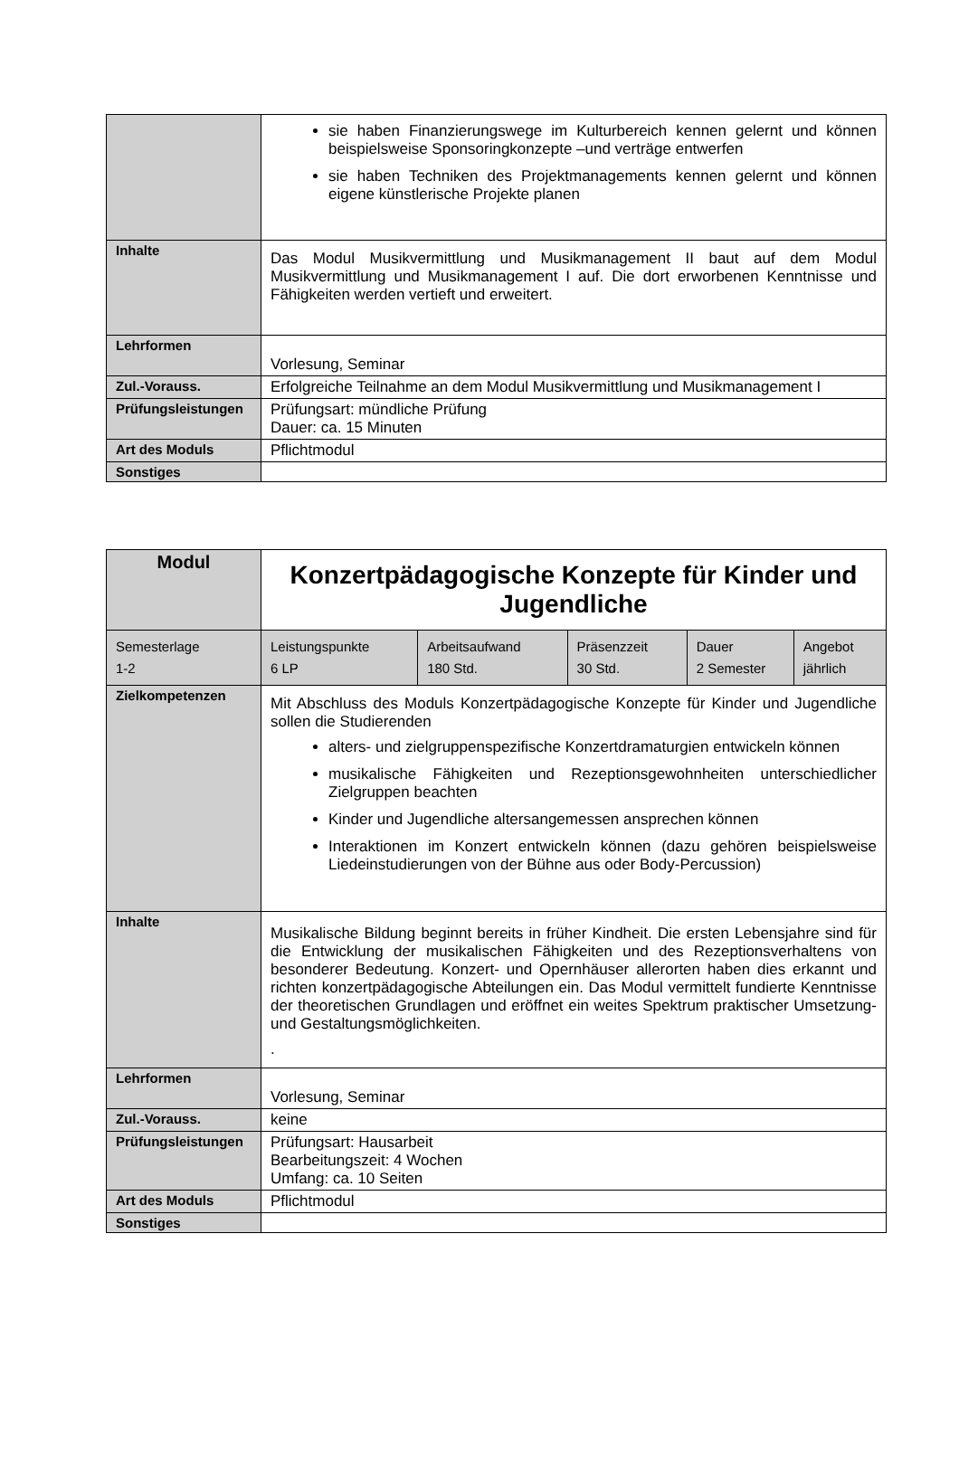| | sie haben Finanzierungswege im Kulturbereich kennen gelernt und können beispielsweise Sponsoringkonzepte –und verträge entwerfen sie haben Techniken des Projektmanagements kennen gelernt und können eigene künstlerische Projekte planen |
| Inhalte | Das Modul Musikvermittlung und Musikmanagement II baut auf dem Modul Musikvermittlung und Musikmanagement I auf. Die dort erworbenen Kenntnisse und Fähigkeiten werden vertieft und erweitert. |
| Lehrformen | Vorlesung, Seminar |
| Zul.-Vorauss. | Erfolgreiche Teilnahme an dem Modul Musikvermittlung und Musikmanagement I |
| Prüfungsleistungen | Prüfungsart: mündliche Prüfung Dauer: ca. 15 Minuten |
| Art des Moduls | Pflichtmodul |
| Sonstiges | |
| Modul | Konzertpädagogische Konzepte für Kinder und Jugendliche | | | | |
| Semesterlage 1-2 | Leistungspunkte 6 LP | Arbeitsaufwand 180 Std. | Präsenzzeit 30 Std. | Dauer 2 Semester | Angebot jährlich |
| Zielkompetenzen | Mit Abschluss des Moduls Konzertpädagogische Konzepte für Kinder und Jugendliche sollen die Studierenden alters- und zielgruppenspezifische Konzertdramaturgien entwickeln können musikalische Fähigkeiten und Rezeptionsgewohnheiten unterschiedlicher Zielgruppen beachten Kinder und Jugendliche altersangemessen ansprechen können Interaktionen im Konzert entwickeln können (dazu gehören beispielsweise Liedeinstudierungen von der Bühne aus oder Body-Percussion) | | | | |
| Inhalte | Musikalische Bildung beginnt bereits in früher Kindheit. Die ersten Lebensjahre sind für die Entwicklung der musikalischen Fähigkeiten und des Rezeptionsverhaltens von besonderer Bedeutung. Konzert- und Opernhäuser allerorten haben dies erkannt und richten konzertpädagogische Abteilungen ein. Das Modul vermittelt fundierte Kenntnisse der theoretischen Grundlagen und eröffnet ein weites Spektrum praktischer Umsetzung- und Gestaltungsmöglichkeiten. . | | | | |
| Lehrformen | Vorlesung, Seminar | | | | |
| Zul.-Vorauss. | keine | | | | |
| Prüfungsleistungen | Prüfungsart: Hausarbeit Bearbeitungszeit: 4 Wochen Umfang: ca. 10 Seiten | | | | |
| Art des Moduls | Pflichtmodul | | | | |
| Sonstiges | | | | | |